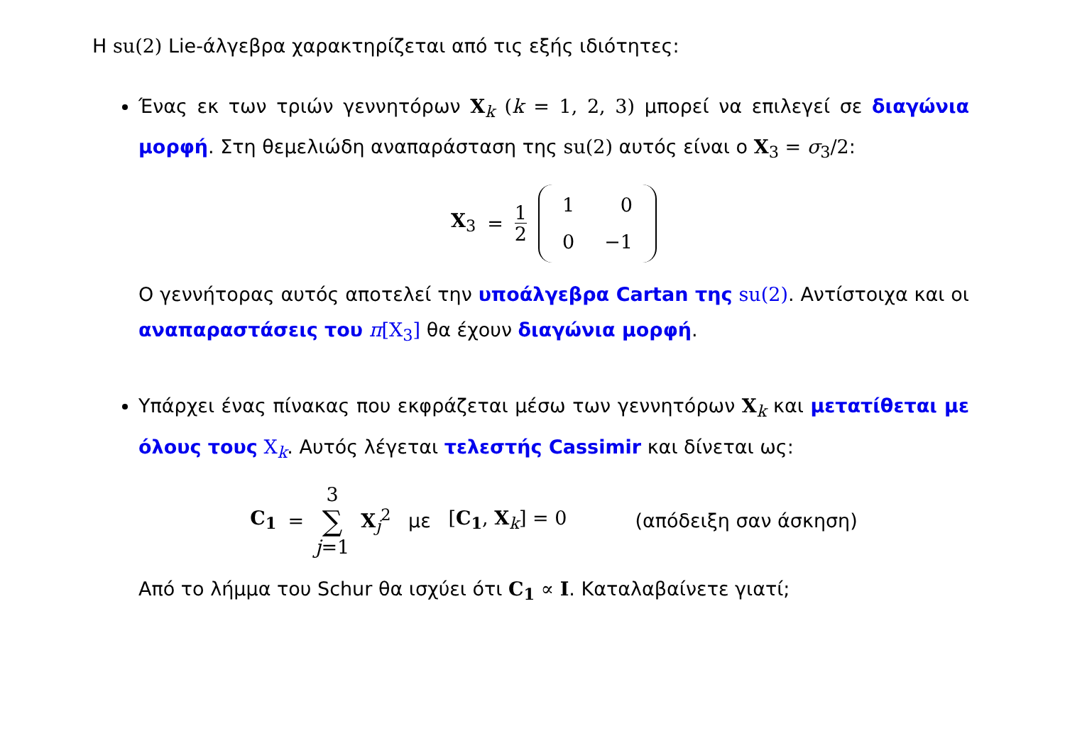Η su(2) Lie-άλγεβρα χαρακτηρίζεται από τις εξής ιδιότητες:
Ένας εκ των τριών γεννητόρων X<sub>k</sub> (k = 1, 2, 3) μπορεί να επιλεγεί σε διαγώνια μορφή. Στη θεμελιώδη αναπαράσταση της su(2) αυτός είναι ο X<sub>3</sub> = σ<sub>3</sub>/2:
X<sub>3</sub> = 1 2
| 1 | 0 |
| 0 | −1 |
Ο γεννήτορας αυτός αποτελεί την υποάλγεβρα Cartan της su(2). Αντίστοιχα και οι αναπαραστάσεις του π[X<sub>3</sub>] θα έχουν διαγώνια μορφή.
Υπάρχει ένας πίνακας που εκφράζεται μέσω των γεννητόρων X<sub>k</sub> και μετατίθεται με όλους τους X<sub>k</sub>. Αυτός λέγεται τελεστής Cassimir και δίνεται ως:
C<sub>1</sub> = 3 ∑ j=1 X<sub>j</sub><sup>2</sup> με [C<sub>1</sub>, X<sub>k</sub>] = 0 (απόδειξη σαν άσκηση)
Από το λήμμα του Schur θα ισχύει ότι C<sub>1</sub> ∝ I. Καταλαβαίνετε γιατί;